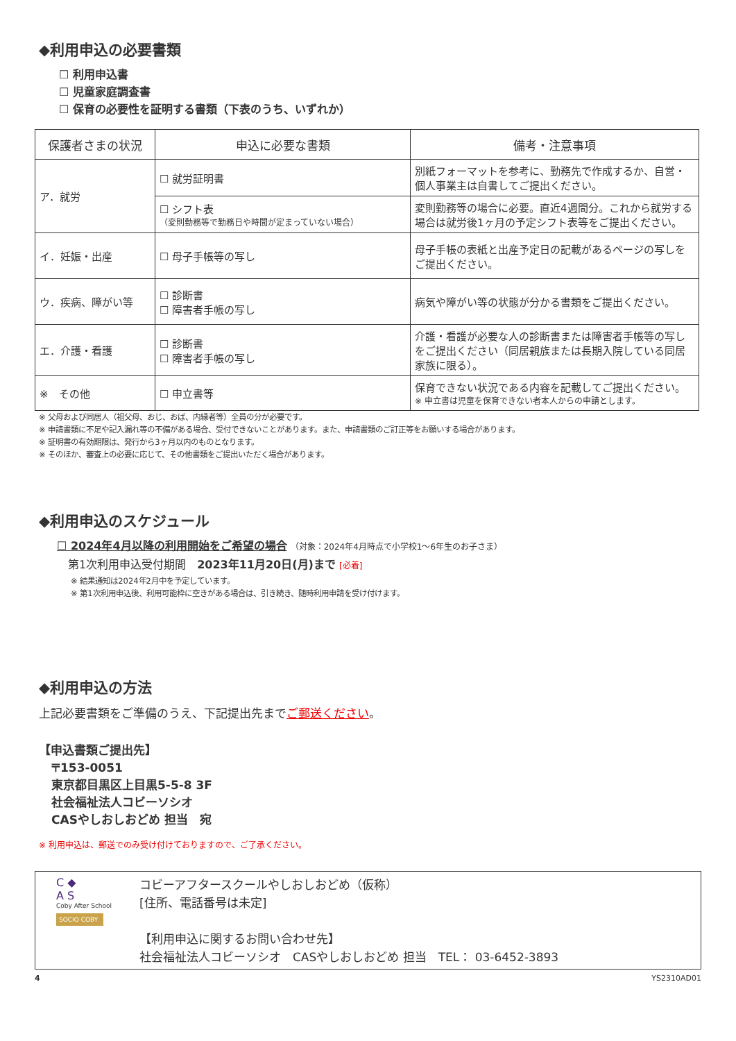◆利用申込の必要書類
☐ 利用申込書
☐ 児童家庭調査書
☐ 保育の必要性を証明する書類（下表のうち、いずれか）
| 保護者さまの状況 | 申込に必要な書類 | 備考・注意事項 |
| --- | --- | --- |
| ア．就労 | ☐ 就労証明書 | 別紙フォーマットを参考に、勤務先で作成するか、自営・個人事業主は自書してご提出ください。 |
| | ☐ シフト表 （変則勤務等で勤務日や時間が定まっていない場合） | 変則勤務等の場合に必要。直近4週間分。これから就労する場合は就労後1ヶ月の予定シフト表等をご提出ください。 |
| イ．妊娠・出産 | ☐ 母子手帳等の写し | 母子手帳の表紙と出産予定日の記載があるページの写しをご提出ください。 |
| ウ．疾病、障がい等 | ☐ 診断書 ☐ 障害者手帳の写し | 病気や障がい等の状態が分かる書類をご提出ください。 |
| エ．介護・看護 | ☐ 診断書 ☐ 障害者手帳の写し | 介護・看護が必要な人の診断書または障害者手帳等の写しをご提出ください（同居親族または長期入院している同居家族に限る）。 |
| ※ その他 | ☐ 申立書等 | 保育できない状況である内容を記載してご提出ください。 ※ 申立書は児童を保育できない者本人からの申請とします。 |
※ 父母および同居人（祖父母、おじ、おば、内縁者等）全員の分が必要です。
※ 申請書類に不足や記入漏れ等の不備がある場合、受付できないことがあります。また、申請書類のご訂正等をお願いする場合があります。
※ 証明書の有効期限は、発行から3ヶ月以内のものとなります。
※ そのほか、審査上の必要に応じて、その他書類をご提出いただく場合があります。
◆利用申込のスケジュール
☐ 2024年4月以降の利用開始をご希望の場合 （対象：2024年4月時点で小学校1～6年生のお子さま）
第1次利用申込受付期間　2023年11月20日(月)まで [必着]
※ 結果通知は2024年2月中を予定しています。
※ 第1次利用申込後、利用可能枠に空きがある場合は、引き続き、随時利用申請を受け付けます。
◆利用申込の方法
上記必要書類をご準備のうえ、下記提出先までご郵送ください。
【申込書類ご提出先】
〒153-0051
東京都目黒区上目黒5-5-8 3F
社会福祉法人コビーソシオ
CASやしおしおどめ 担当　宛
※ 利用申込は、郵送でのみ受け付けておりますので、ご了承ください。
C ◆
A S
Coby After School
SOCIO COBY
コビーアフタースクールやしおしおどめ（仮称）
[住所、電話番号は未定]
【利用申込に関するお問い合わせ先】
社会福祉法人コビーソシオ　CASやしおしおどめ 担当　TEL： 03-6452-3893
4 YS2310AD01